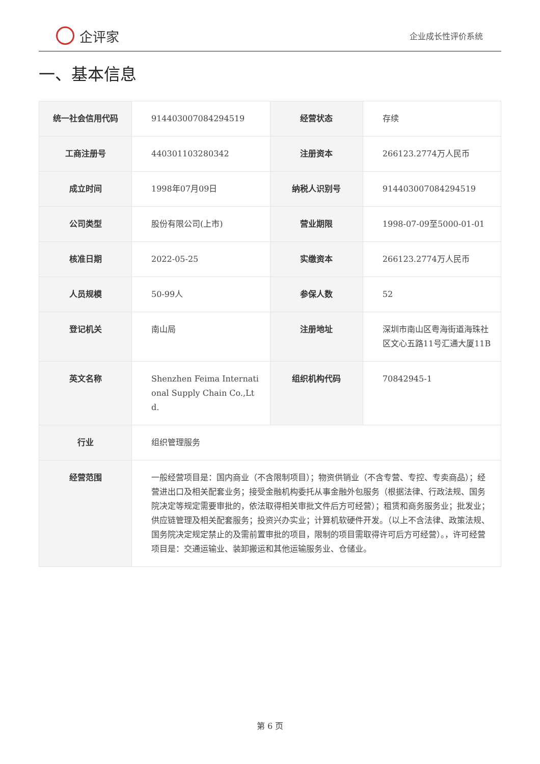企评家
企业成长性评价系统
一、基本信息
| 统一社会信用代码 | 914403007084294519 | 经营状态 | 存续 |
| 工商注册号 | 440301103280342 | 注册资本 | 266123.2774万人民币 |
| 成立时间 | 1998年07月09日 | 纳税人识别号 | 914403007084294519 |
| 公司类型 | 股份有限公司(上市) | 营业期限 | 1998-07-09至5000-01-01 |
| 核准日期 | 2022-05-25 | 实缴资本 | 266123.2774万人民币 |
| 人员规模 | 50-99人 | 参保人数 | 52 |
| 登记机关 | 南山局 | 注册地址 | 深圳市南山区粤海街道海珠社区文心五路11号汇通大厦11B |
| 英文名称 | Shenzhen Feima International Supply Chain Co.,Ltd. | 组织机构代码 | 70842945-1 |
| 行业 | 组织管理服务 | | |
| 经营范围 | 一般经营项目是：国内商业（不含限制项目）；物资供销业（不含专营、专控、专卖商品）；经营进出口及相关配套业务；接受金融机构委托从事金融外包服务（根据法律、行政法规、国务院决定等规定需要审批的，依法取得相关审批文件后方可经营）；租赁和商务服务业；批发业；供应链管理及相关配套服务；投资兴办实业；计算机软硬件开发。（以上不含法律、政策法规、国务院决定规定禁止的及需前置审批的项目，限制的项目需取得许可后方可经营）。，许可经营项目是：交通运输业、装卸搬运和其他运输服务业、仓储业。 | | |
第 6 页